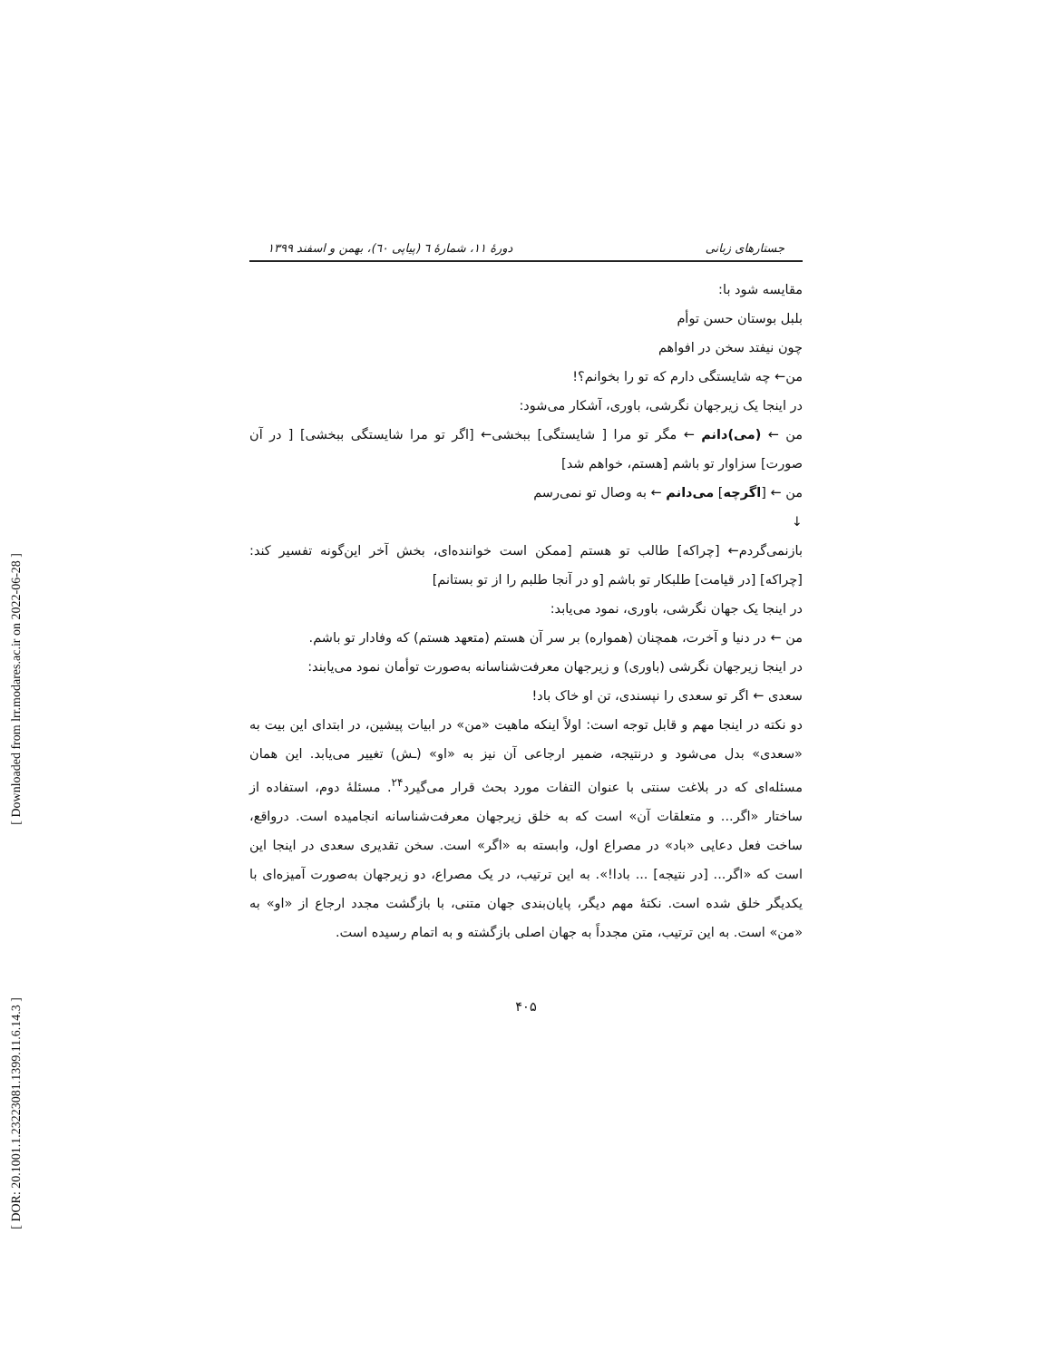[ Downloaded from lrr.modares.ac.ir on 2022-06-28 ]
[ DOR: 20.1001.1.23223081.1399.11.6.14.3 ]
جستارهای زبانی دورهٔ ۱۱، شمارهٔ ٦ (پیاپی ٦٠)، بهمن و اسفند ۱۳۹۹
مقایسه شود با:
بلبل بوستان حسن توأم
چون نیفتد سخن در افواهم
من← چه شایستگی دارم که تو را بخوانم؟!
در اینجا یک زیرجهان نگرشی، باوری، آشکار می‌شود:
من ← (می)دانم ← مگر تو مرا [ شایستگی] ببخشی← [اگر تو مرا شایستگی ببخشی] [ در آن صورت] سزاوار تو باشم [هستم، خواهم شد]
من ← [اگرچه] می‌دانم ← به وصال تو نمی‌رسم
↓
بازنمی‌گردم← [چراکه] طالب تو هستم [ممکن است خواننده‌ای، بخش آخر این‌گونه تفسیر کند: [چراکه] [در قیامت] طلبکار تو باشم [و در آنجا طلبم را از تو بستانم]
در اینجا یک جهان نگرشی، باوری، نمود می‌یابد:
من ← در دنیا و آخرت، همچنان (همواره) بر سر آن هستم (متعهد هستم) که وفادار تو باشم.
در اینجا زیرجهان نگرشی (باوری) و زیرجهان معرفت‌شناسانه به‌صورت توأمان نمود می‌یابند:
سعدی ← اگر تو سعدی را نپسندی، تن او خاک باد!
دو نکته در اینجا مهم و قابل توجه است: اولاً اینکه ماهیت «من» در ابیات پیشین، در ابتدای این بیت به «سعدی» بدل می‌شود و درنتیجه، ضمیر ارجاعی آن نیز به «او» (ـش) تغییر می‌یابد. این همان مسئله‌ای که در بلاغت سنتی با عنوان التفات مورد بحث قرار می‌گیرد<sup>۲۴</sup>. مسئلهٔ دوم، استفاده از ساختار «اگر... و متعلقات آن» است که به خلق زیرجهان معرفت‌شناسانه انجامیده است. درواقع، ساخت فعل دعایی «باد» در مصراع اول، وابسته به «اگر» است. سخن تقدیری سعدی در اینجا این است که «اگر... [در نتیجه] ... بادا!». به این ترتیب، در یک مصراع، دو زیرجهان به‌صورت آمیزه‌ای با یکدیگر خلق شده است. نکتهٔ مهم دیگر، پایان‌بندی جهان متنی، با بازگشت مجدد ارجاع از «او» به «من» است. به این ترتیب، متن مجدداً به جهان اصلی بازگشته و به اتمام رسیده است.
۴۰۵